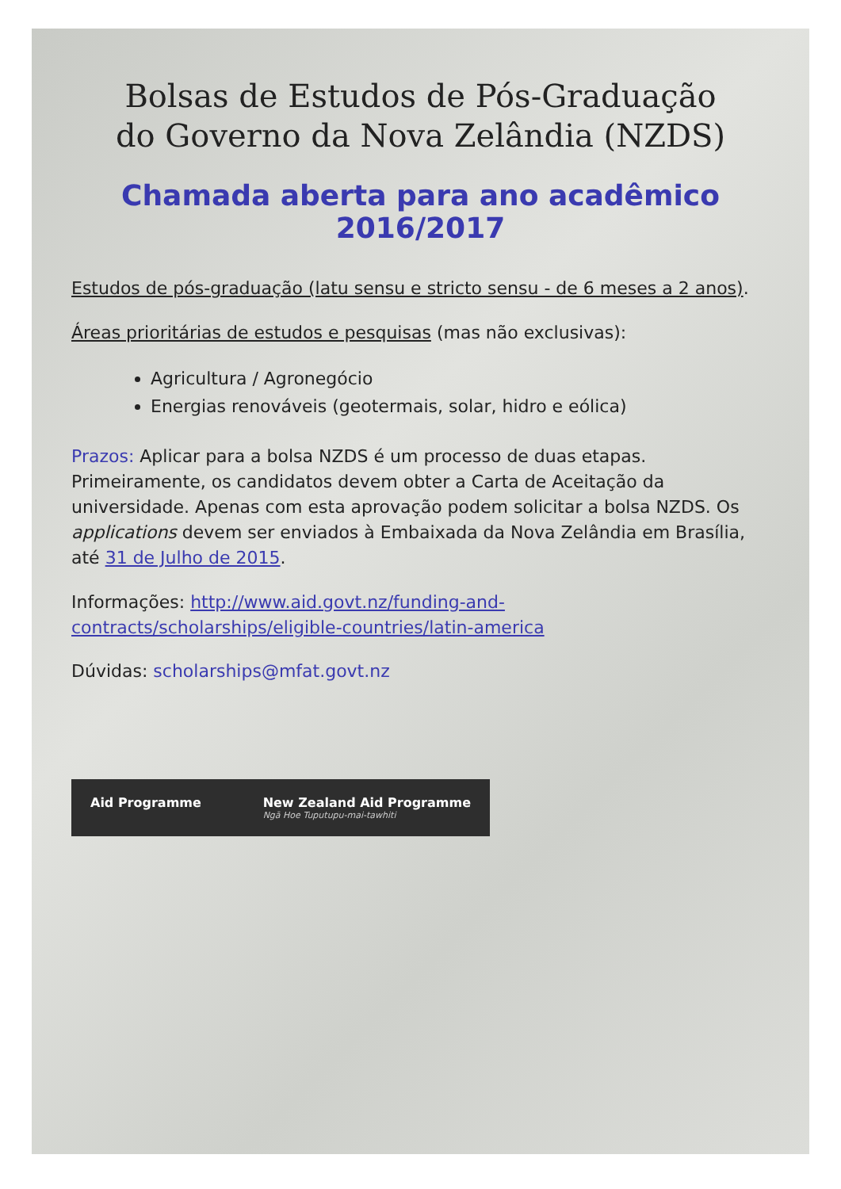Bolsas de Estudos de Pós-Graduação
do Governo da Nova Zelândia (NZDS)
Chamada aberta para ano acadêmico 2016/2017
Estudos de pós-graduação (latu sensu e stricto sensu - de 6 meses a 2 anos).
Áreas prioritárias de estudos e pesquisas (mas não exclusivas):
Agricultura / Agronegócio
Energias renováveis (geotermais, solar, hidro e eólica)
Prazos: Aplicar para a bolsa NZDS é um processo de duas etapas. Primeiramente, os candidatos devem obter a Carta de Aceitação da universidade. Apenas com esta aprovação podem solicitar a bolsa NZDS. Os applications devem ser enviados à Embaixada da Nova Zelândia em Brasília, até 31 de Julho de 2015.
Informações: http://www.aid.govt.nz/funding-and-contracts/scholarships/eligible-countries/latin-america
Dúvidas: scholarships@mfat.govt.nz
Aid Programme New Zealand Aid Programme
Ngā Hoe Tuputupu-mai-tawhiti